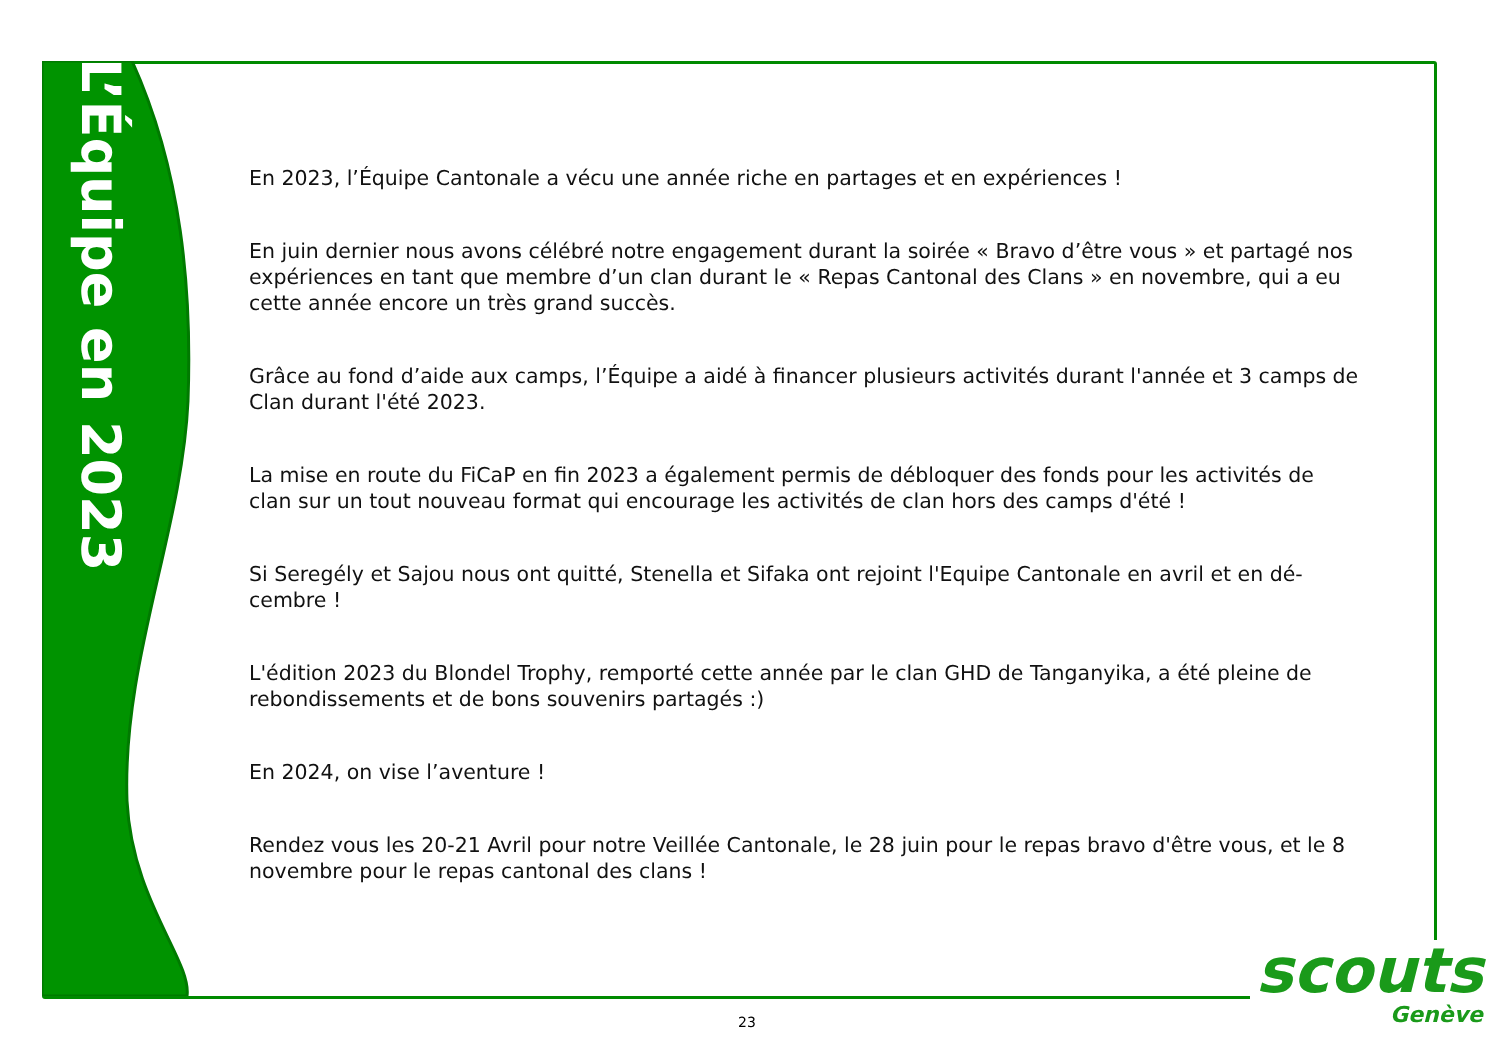L’Équipe en 2023
En 2023, l’Équipe Cantonale a vécu une année riche en partages et en expériences !
En juin dernier nous avons célébré notre engagement durant la soirée « Bravo d’être vous » et partagé nos expériences en tant que membre d’un clan durant le « Repas Cantonal des Clans » en novembre, qui a eu cette année encore un très grand succès.
Grâce au fond d’aide aux camps, l’Équipe a aidé à financer plusieurs activités durant l'année et 3 camps de Clan durant l'été 2023.
La mise en route du FiCaP en fin 2023 a également permis de débloquer des fonds pour les activités de clan sur un tout nouveau format qui encourage les activités de clan hors des camps d'été !
Si Seregély et Sajou nous ont quitté, Stenella et Sifaka ont rejoint l'Equipe Cantonale en avril et en dé-cembre !
L'édition 2023 du Blondel Trophy, remporté cette année par le clan GHD de Tanganyika, a été pleine de rebondissements et de bons souvenirs partagés :)
En 2024, on vise l’aventure !
Rendez vous les 20-21 Avril pour notre Veillée Cantonale, le 28 juin pour le repas bravo d'être vous, et le 8 novembre pour le repas cantonal des clans !
scouts
Genève
23